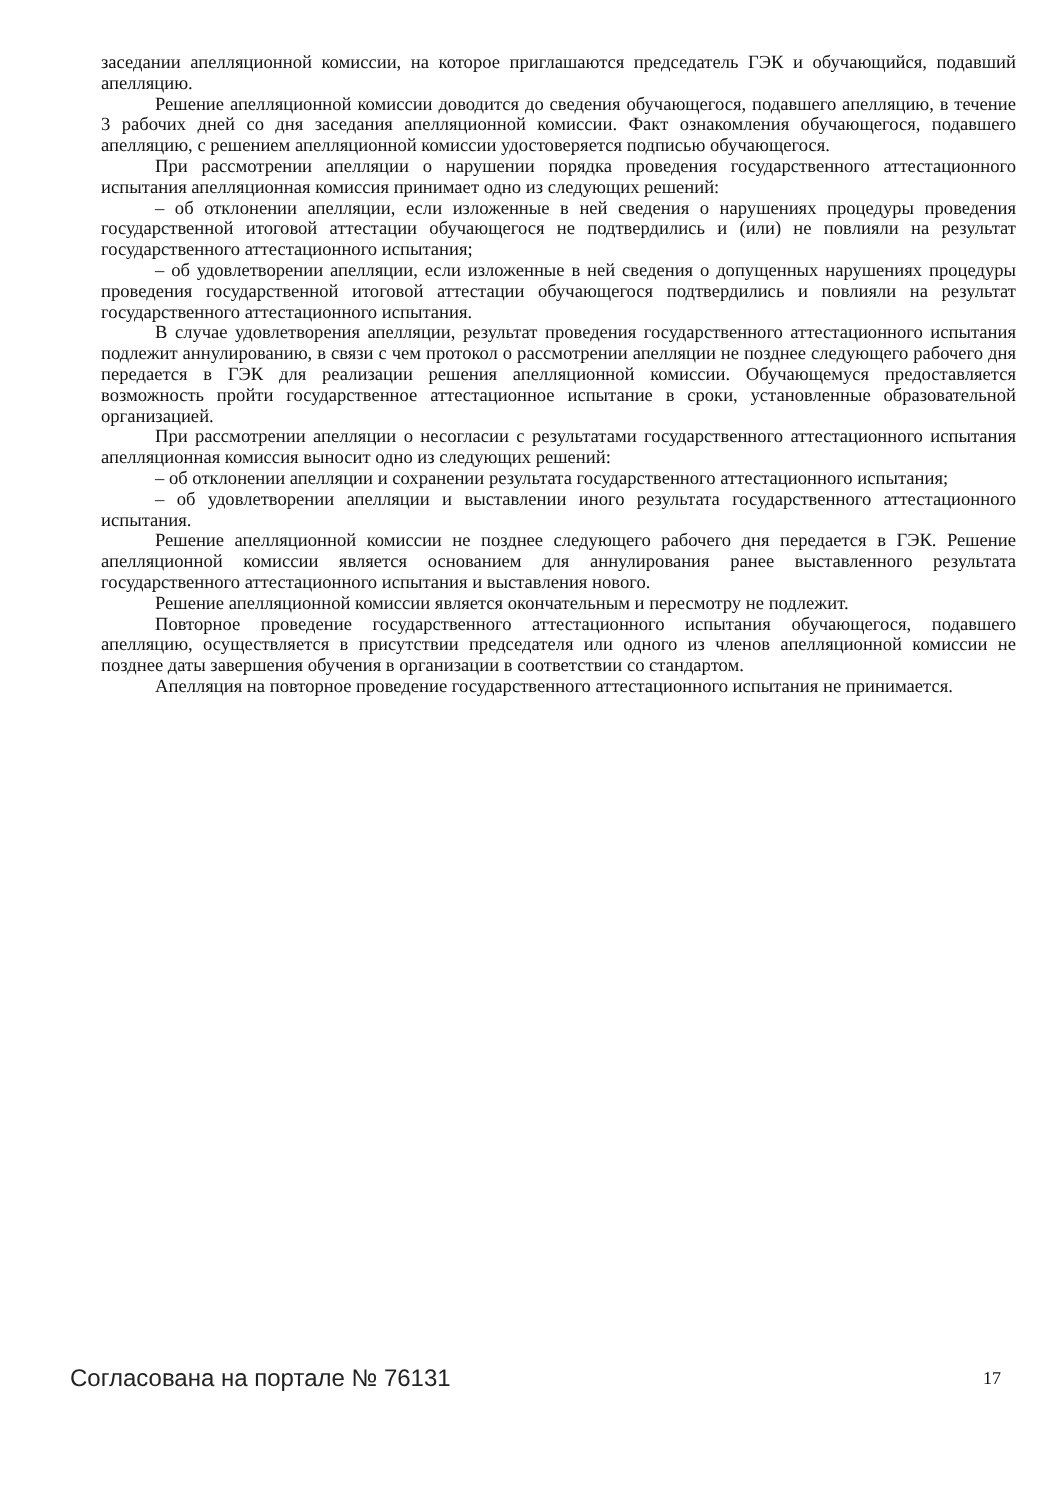заседании апелляционной комиссии, на которое приглашаются председатель ГЭК и обучающийся, подавший апелляцию.
Решение апелляционной комиссии доводится до сведения обучающегося, подавшего апелляцию, в течение 3 рабочих дней со дня заседания апелляционной комиссии. Факт ознакомления обучающегося, подавшего апелляцию, с решением апелляционной комиссии удостоверяется подписью обучающегося.
При рассмотрении апелляции о нарушении порядка проведения государственного аттестационного испытания апелляционная комиссия принимает одно из следующих решений:
– об отклонении апелляции, если изложенные в ней сведения о нарушениях процедуры проведения государственной итоговой аттестации обучающегося не подтвердились и (или) не повлияли на результат государственного аттестационного испытания;
– об удовлетворении апелляции, если изложенные в ней сведения о допущенных нарушениях процедуры проведения государственной итоговой аттестации обучающегося подтвердились и повлияли на результат государственного аттестационного испытания.
В случае удовлетворения апелляции, результат проведения государственного аттестационного испытания подлежит аннулированию, в связи с чем протокол о рассмотрении апелляции не позднее следующего рабочего дня передается в ГЭК для реализации решения апелляционной комиссии. Обучающемуся предоставляется возможность пройти государственное аттестационное испытание в сроки, установленные образовательной организацией.
При рассмотрении апелляции о несогласии с результатами государственного аттестационного испытания апелляционная комиссия выносит одно из следующих решений:
– об отклонении апелляции и сохранении результата государственного аттестационного испытания;
– об удовлетворении апелляции и выставлении иного результата государственного аттестационного испытания.
Решение апелляционной комиссии не позднее следующего рабочего дня передается в ГЭК. Решение апелляционной комиссии является основанием для аннулирования ранее выставленного результата государственного аттестационного испытания и выставления нового.
Решение апелляционной комиссии является окончательным и пересмотру не подлежит.
Повторное проведение государственного аттестационного испытания обучающегося, подавшего апелляцию, осуществляется в присутствии председателя или одного из членов апелляционной комиссии не позднее даты завершения обучения в организации в соответствии со стандартом.
Апелляция на повторное проведение государственного аттестационного испытания не принимается.
Согласована на портале № 76131 17